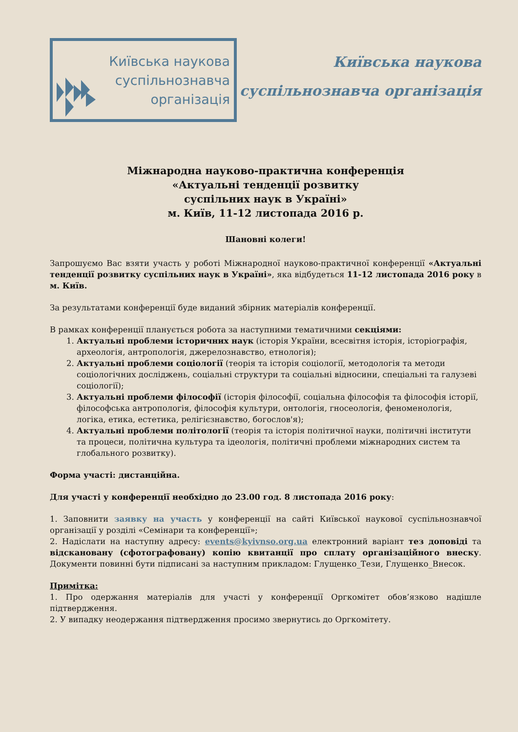Київська наукова
суспільнознавча
організація
Київська наукова
суспільнознавча організація
Міжнародна науково-практична конференція
«Актуальні тенденції розвитку
суспільних наук в Україні»
м. Київ, 11-12 листопада 2016 р.
Шановні колеги!
Запрошуємо Вас взяти участь у роботі Міжнародної науково-практичної конференції «Актуальні тенденції розвитку суспільних наук в Україні», яка відбудеться 11-12 листопада 2016 року в м. Київ.
За результатами конференції буде виданий збірник матеріалів конференції.
В рамках конференції планується робота за наступними тематичними секціями:
1. Актуальні проблеми історичних наук (історія України, всесвітня історія, історіографія, археологія, антропологія, джерелознавство, етнологія);
2. Актуальні проблеми соціології (теорія та історія соціології, методологія та методи соціологічних досліджень, соціальні структури та соціальні відносини, спеціальні та галузеві соціології);
3. Актуальні проблеми філософії (історія філософії, соціальна філософія та філософія історії, філософська антропологія, філософія культури, онтологія, гносеологія, феноменологія, логіка, етика, естетика, релігієзнавство, богослов'я);
4. Актуальні проблеми політології (теорія та історія політичної науки, політичні інститути та процеси, політична культура та ідеологія, політичні проблеми міжнародних систем та глобального розвитку).
Форма участі: дистанційна.
Для участі у конференції необхідно до 23.00 год. 8 листопада 2016 року:
1. Заповнити заявку на участь у конференції на сайті Київської наукової суспільнознавчої організації у розділі «Семінари та конференції»;
2. Надіслати на наступну адресу: events@kyivnso.org.ua електронний варіант тез доповіді та відскановану (сфотографовану) копію квитанції про сплату організаційного внеску. Документи повинні бути підписані за наступним прикладом: Глущенко_Тези, Глущенко_Внесок.
Примітка:
1. Про одержання матеріалів для участі у конференції Оргкомітет обов’язково надішле підтвердження.
2. У випадку неодержання підтвердження просимо звернутись до Оргкомітету.